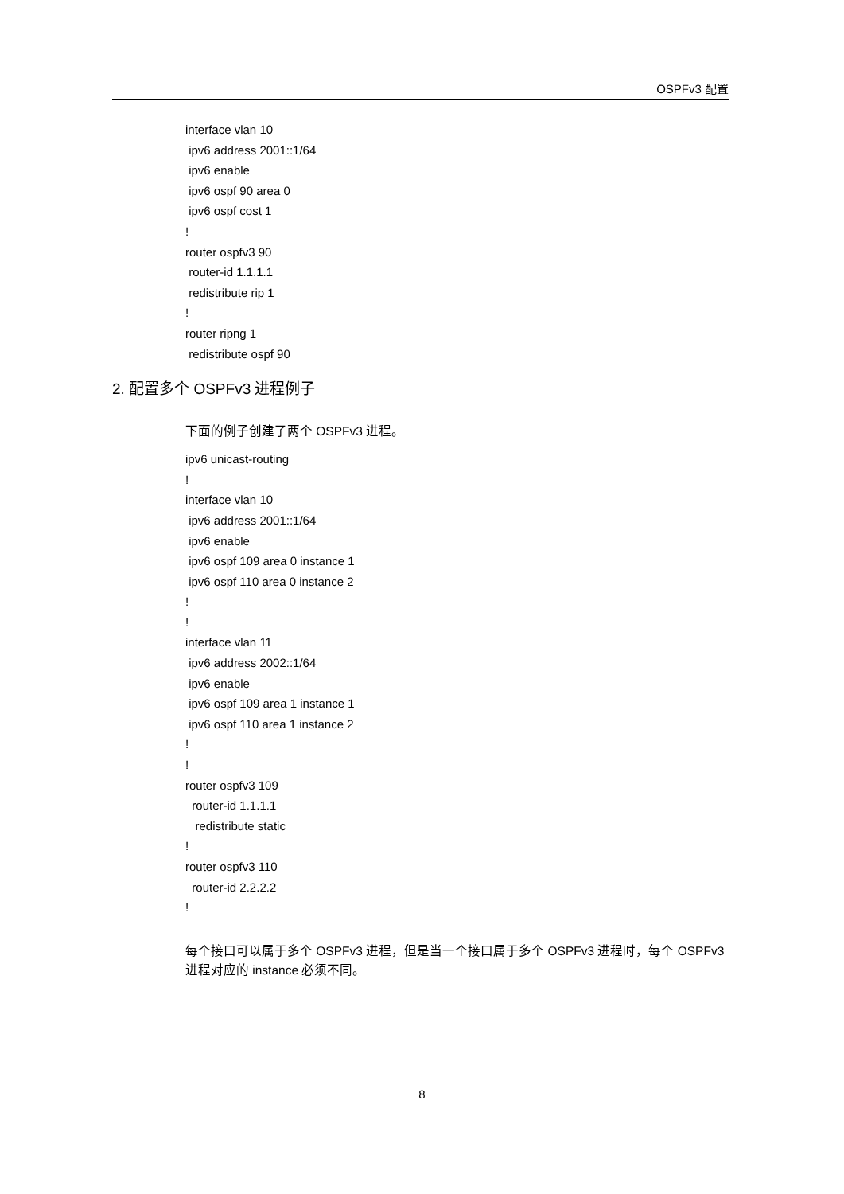OSPFv3 配置
interface vlan 10
ipv6 address 2001::1/64
ipv6 enable
ipv6 ospf 90 area 0
ipv6 ospf cost 1
!
router ospfv3 90
router-id 1.1.1.1
redistribute rip 1
!
router ripng 1
redistribute ospf 90
2. 配置多个 OSPFv3 进程例子
下面的例子创建了两个 OSPFv3 进程。
ipv6 unicast-routing
!
interface vlan 10
ipv6 address 2001::1/64
ipv6 enable
ipv6 ospf 109 area 0 instance 1
ipv6 ospf 110 area 0 instance 2
!
!
interface vlan 11
ipv6 address 2002::1/64
ipv6 enable
ipv6 ospf 109 area 1 instance 1
ipv6 ospf 110 area 1 instance 2
!
!
router ospfv3 109
router-id 1.1.1.1
redistribute static
!
router ospfv3 110
router-id 2.2.2.2
!
每个接口可以属于多个 OSPFv3 进程，但是当一个接口属于多个 OSPFv3 进程时，每个 OSPFv3 进程对应的 instance 必须不同。
8